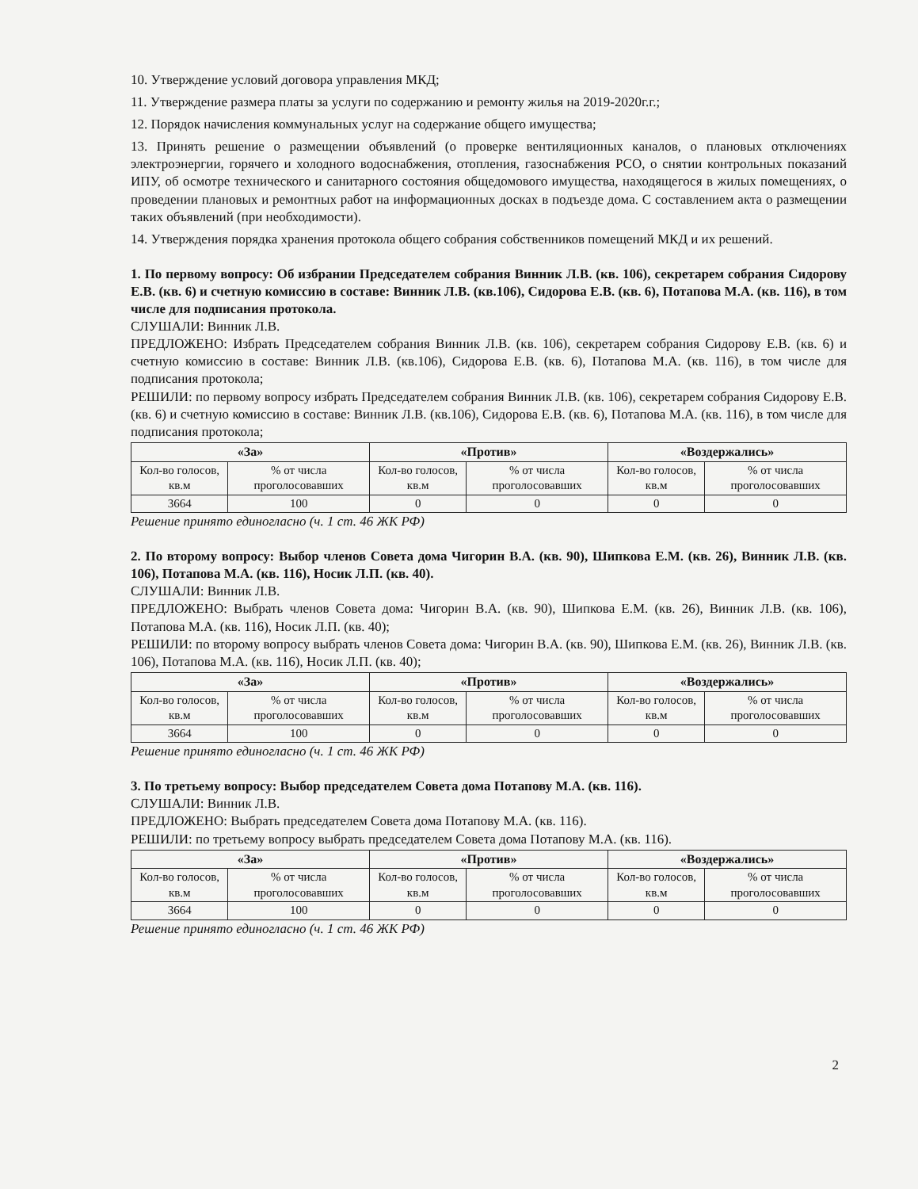10. Утверждение условий договора управления МКД;
11. Утверждение размера платы за услуги по содержанию и ремонту жилья на 2019-2020г.г.;
12. Порядок начисления коммунальных услуг на содержание общего имущества;
13. Принять решение о размещении объявлений (о проверке вентиляционных каналов, о плановых отключениях электроэнергии, горячего и холодного водоснабжения, отопления, газоснабжения РСО, о снятии контрольных показаний ИПУ, об осмотре технического и санитарного состояния общедомового имущества, находящегося в жилых помещениях, о проведении плановых и ремонтных работ на информационных досках в подъезде дома. С составлением акта о размещении таких объявлений (при необходимости).
14. Утверждения порядка хранения протокола общего собрания собственников помещений МКД и их решений.
1. По первому вопросу: Об избрании Председателем собрания Винник Л.В. (кв. 106), секретарем собрания Сидорову Е.В. (кв. 6) и счетную комиссию в составе: Винник Л.В. (кв.106), Сидорова Е.В. (кв. 6), Потапова М.А. (кв. 116), в том числе для подписания протокола.
СЛУШАЛИ: Винник Л.В.
ПРЕДЛОЖЕНО: Избрать Председателем собрания Винник Л.В. (кв. 106), секретарем собрания Сидорову Е.В. (кв. 6) и счетную комиссию в составе: Винник Л.В. (кв.106), Сидорова Е.В. (кв. 6), Потапова М.А. (кв. 116), в том числе для подписания протокола;
РЕШИЛИ: по первому вопросу избрать Председателем собрания Винник Л.В. (кв. 106), секретарем собрания Сидорову Е.В. (кв. 6) и счетную комиссию в составе: Винник Л.В. (кв.106), Сидорова Е.В. (кв. 6), Потапова М.А. (кв. 116), в том числе для подписания протокола;
| «За» | | «Против» | | «Воздержались» | |
| --- | --- | --- | --- | --- | --- |
| Кол-во голосов, кв.м | % от числа проголосовавших | Кол-во голосов, кв.м | % от числа проголосовавших | Кол-во голосов, кв.м | % от числа проголосовавших |
| 3664 | 100 | 0 | 0 | 0 | 0 |
Решение принято единогласно (ч. 1 ст. 46 ЖК РФ)
2. По второму вопросу: Выбор членов Совета дома Чигорин В.А. (кв. 90), Шипкова Е.М. (кв. 26), Винник Л.В. (кв. 106), Потапова М.А. (кв. 116), Носик Л.П. (кв. 40).
СЛУШАЛИ: Винник Л.В.
ПРЕДЛОЖЕНО: Выбрать членов Совета дома: Чигорин В.А. (кв. 90), Шипкова Е.М. (кв. 26), Винник Л.В. (кв. 106), Потапова М.А. (кв. 116), Носик Л.П. (кв. 40);
РЕШИЛИ: по второму вопросу выбрать членов Совета дома: Чигорин В.А. (кв. 90), Шипкова Е.М. (кв. 26), Винник Л.В. (кв. 106), Потапова М.А. (кв. 116), Носик Л.П. (кв. 40);
| «За» | | «Против» | | «Воздержались» | |
| --- | --- | --- | --- | --- | --- |
| Кол-во голосов, кв.м | % от числа проголосовавших | Кол-во голосов, кв.м | % от числа проголосовавших | Кол-во голосов, кв.м | % от числа проголосовавших |
| 3664 | 100 | 0 | 0 | 0 | 0 |
Решение принято единогласно (ч. 1 ст. 46 ЖК РФ)
3. По третьему вопросу: Выбор председателем Совета дома Потапову М.А. (кв. 116).
СЛУШАЛИ: Винник Л.В.
ПРЕДЛОЖЕНО: Выбрать председателем Совета дома Потапову М.А. (кв. 116).
РЕШИЛИ: по третьему вопросу выбрать председателем Совета дома Потапову М.А. (кв. 116).
| «За» | | «Против» | | «Воздержались» | |
| --- | --- | --- | --- | --- | --- |
| Кол-во голосов, кв.м | % от числа проголосовавших | Кол-во голосов, кв.м | % от числа проголосовавших | Кол-во голосов, кв.м | % от числа проголосовавших |
| 3664 | 100 | 0 | 0 | 0 | 0 |
Решение принято единогласно (ч. 1 ст. 46 ЖК РФ)
2